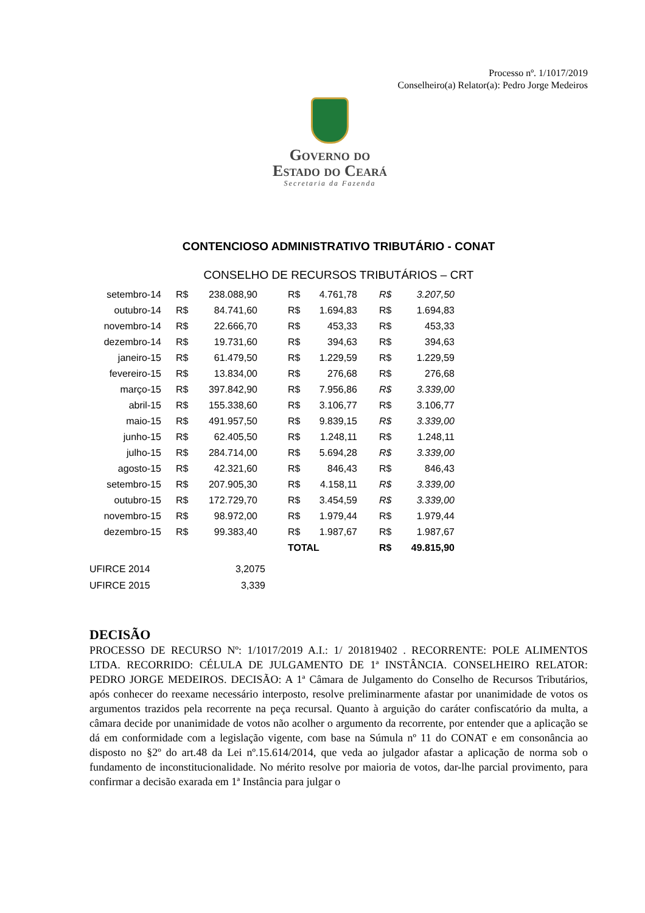Processo nº. 1/1017/2019
Conselheiro(a) Relator(a): Pedro Jorge Medeiros
Governo do
Estado do Ceará
Secretaria da Fazenda
CONTENCIOSO ADMINISTRATIVO TRIBUTÁRIO - CONAT
CONSELHO DE RECURSOS TRIBUTÁRIOS – CRT
| setembro-14 | R$ | 238.088,90 | R$ | 4.761,78 | R$ | 3.207,50 |
| outubro-14 | R$ | 84.741,60 | R$ | 1.694,83 | R$ | 1.694,83 |
| novembro-14 | R$ | 22.666,70 | R$ | 453,33 | R$ | 453,33 |
| dezembro-14 | R$ | 19.731,60 | R$ | 394,63 | R$ | 394,63 |
| janeiro-15 | R$ | 61.479,50 | R$ | 1.229,59 | R$ | 1.229,59 |
| fevereiro-15 | R$ | 13.834,00 | R$ | 276,68 | R$ | 276,68 |
| março-15 | R$ | 397.842,90 | R$ | 7.956,86 | R$ | 3.339,00 |
| abril-15 | R$ | 155.338,60 | R$ | 3.106,77 | R$ | 3.106,77 |
| maio-15 | R$ | 491.957,50 | R$ | 9.839,15 | R$ | 3.339,00 |
| junho-15 | R$ | 62.405,50 | R$ | 1.248,11 | R$ | 1.248,11 |
| julho-15 | R$ | 284.714,00 | R$ | 5.694,28 | R$ | 3.339,00 |
| agosto-15 | R$ | 42.321,60 | R$ | 846,43 | R$ | 846,43 |
| setembro-15 | R$ | 207.905,30 | R$ | 4.158,11 | R$ | 3.339,00 |
| outubro-15 | R$ | 172.729,70 | R$ | 3.454,59 | R$ | 3.339,00 |
| novembro-15 | R$ | 98.972,00 | R$ | 1.979,44 | R$ | 1.979,44 |
| dezembro-15 | R$ | 99.383,40 | R$ | 1.987,67 | R$ | 1.987,67 |
| | | | TOTAL | | R$ | 49.815,90 |
| UFIRCE 2014 | 3,2075 |
| UFIRCE 2015 | 3,339 |
DECISÃO
PROCESSO DE RECURSO Nº: 1/1017/2019 A.I.: 1/ 201819402 . RECORRENTE: POLE ALIMENTOS LTDA. RECORRIDO: CÉLULA DE JULGAMENTO DE 1ª INSTÂNCIA. CONSELHEIRO RELATOR: PEDRO JORGE MEDEIROS. DECISÃO: A 1ª Câmara de Julgamento do Conselho de Recursos Tributários, após conhecer do reexame necessário interposto, resolve preliminarmente afastar por unanimidade de votos os argumentos trazidos pela recorrente na peça recursal. Quanto à arguição do caráter confiscatório da multa, a câmara decide por unanimidade de votos não acolher o argumento da recorrente, por entender que a aplicação se dá em conformidade com a legislação vigente, com base na Súmula nº 11 do CONAT e em consonância ao disposto no §2º do art.48 da Lei nº.15.614/2014, que veda ao julgador afastar a aplicação de norma sob o fundamento de inconstitucionalidade. No mérito resolve por maioria de votos, dar-lhe parcial provimento, para confirmar a decisão exarada em 1ª Instância para julgar o